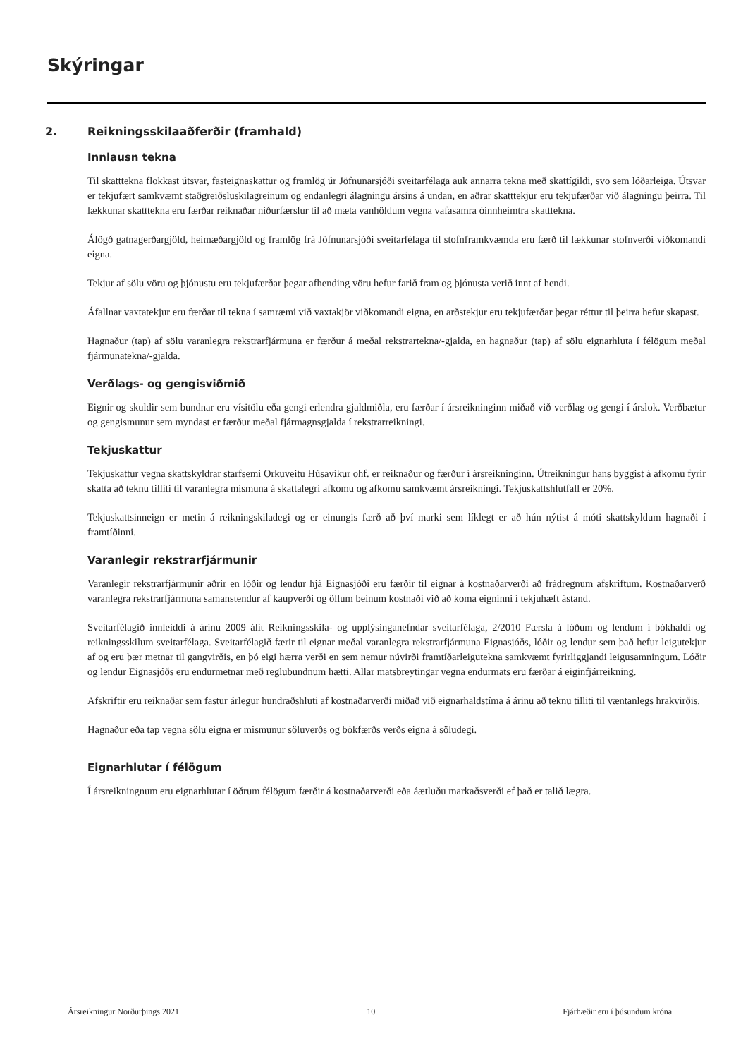Skýringar
2. Reikningsskilaaðferðir (framhald)
Innlausn tekna
Til skatttekna flokkast útsvar, fasteignaskattur og framlög úr Jöfnunarsjóði sveitarfélaga auk annarra tekna með skattígildi, svo sem lóðarleiga. Útsvar er tekjufært samkvæmt staðgreiðsluskilagreinum og endanlegri álagningu ársins á undan, en aðrar skatttekjur eru tekjufærðar við álagningu þeirra. Til lækkunar skatttekna eru færðar reiknaðar niðurfærslur til að mæta vanhöldum vegna vafasamra óinnheimtra skatttekna.
Álögð gatnagerðargjöld, heimæðargjöld og framlög frá Jöfnunarsjóði sveitarfélaga til stofnframkvæmda eru færð til lækkunar stofnverði viðkomandi eigna.
Tekjur af sölu vöru og þjónustu eru tekjufærðar þegar afhending vöru hefur farið fram og þjónusta verið innt af hendi.
Áfallnar vaxtatekjur eru færðar til tekna í samræmi við vaxtakjör viðkomandi eigna, en arðstekjur eru tekjufærðar þegar réttur til þeirra hefur skapast.
Hagnaður (tap) af sölu varanlegra rekstrarfjármuna er færður á meðal rekstrartekna/-gjalda, en hagnaður (tap) af sölu eignarhluta í félögum meðal fjármunatekna/-gjalda.
Verðlags- og gengisviðmið
Eignir og skuldir sem bundnar eru vísitölu eða gengi erlendra gjaldmiðla, eru færðar í ársreikninginn miðað við verðlag og gengi í árslok. Verðbætur og gengismunur sem myndast er færður meðal fjármagnsgjalda í rekstrarreikningi.
Tekjuskattur
Tekjuskattur vegna skattskyldrar starfsemi Orkuveitu Húsavíkur ohf. er reiknaður og færður í ársreikninginn. Útreikningur hans byggist á afkomu fyrir skatta að teknu tilliti til varanlegra mismuna á skattalegri afkomu og afkomu samkvæmt ársreikningi. Tekjuskattshlutfall er 20%.
Tekjuskattsinneign er metin á reikningskiladegi og er einungis færð að því marki sem líklegt er að hún nýtist á móti skattskyldum hagnaði í framtíðinni.
Varanlegir rekstrarfjármunir
Varanlegir rekstrarfjármunir aðrir en lóðir og lendur hjá Eignasjóði eru færðir til eignar á kostnaðarverði að frádregnum afskriftum. Kostnaðarverð varanlegra rekstrarfjármuna samanstendur af kaupverði og öllum beinum kostnaði við að koma eigninni í tekjuhæft ástand.
Sveitarfélagið innleiddi á árinu 2009 álit Reikningsskila- og upplýsinganefndar sveitarfélaga, 2/2010 Færsla á lóðum og lendum í bókhaldi og reikningsskilum sveitarfélaga. Sveitarfélagið færir til eignar meðal varanlegra rekstrarfjármuna Eignasjóðs, lóðir og lendur sem það hefur leigutekjur af og eru þær metnar til gangvirðis, en þó eigi hærra verði en sem nemur núvirði framtíðarleigutekna samkvæmt fyrirliggjandi leigusamningum. Lóðir og lendur Eignasjóðs eru endurmetnar með reglubundnum hætti. Allar matsbreytingar vegna endurmats eru færðar á eiginfjárreikning.
Afskriftir eru reiknaðar sem fastur árlegur hundraðshluti af kostnaðarverði miðað við eignarhaldstíma á árinu að teknu tilliti til væntanlegs hrakvirðis.
Hagnaður eða tap vegna sölu eigna er mismunur söluverðs og bókfærðs verðs eigna á söludegi.
Eignarhlutar í félögum
Í ársreikningnum eru eignarhlutar í öðrum félögum færðir á kostnaðarverði eða áætluðu markaðsverði ef það er talið lægra.
Ársreikningur Norðurþings 2021 10 Fjárhæðir eru í þúsundum króna